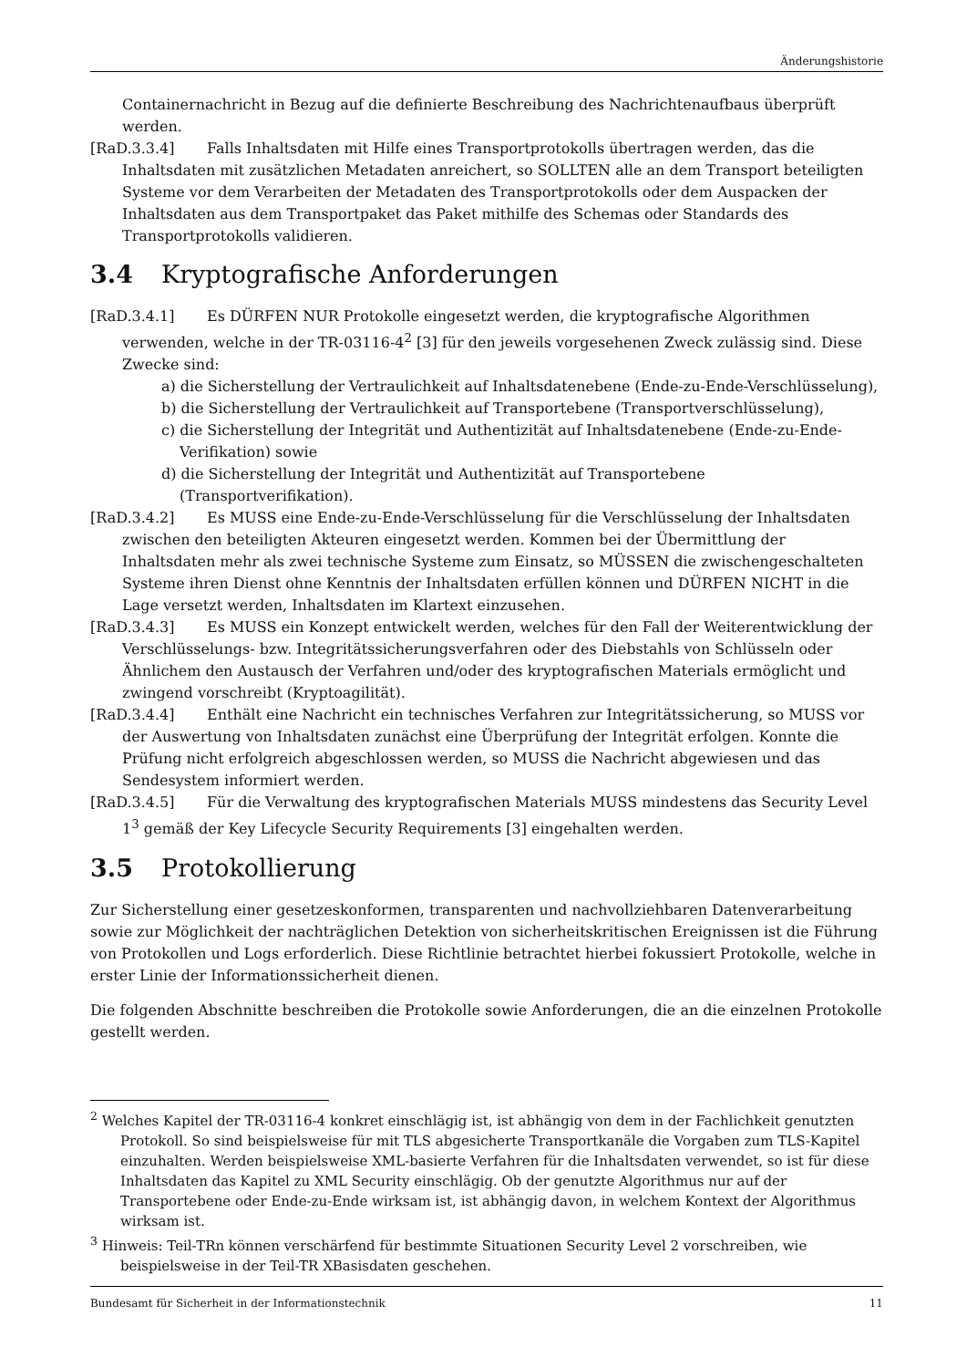Änderungshistorie
Containernachricht in Bezug auf die definierte Beschreibung des Nachrichtenaufbaus überprüft werden.
[RaD.3.3.4] Falls Inhaltsdaten mit Hilfe eines Transportprotokolls übertragen werden, das die Inhaltsdaten mit zusätzlichen Metadaten anreichert, so SOLLTEN alle an dem Transport beteiligten Systeme vor dem Verarbeiten der Metadaten des Transportprotokolls oder dem Auspacken der Inhaltsdaten aus dem Transportpaket das Paket mithilfe des Schemas oder Standards des Transportprotokolls validieren.
3.4 Kryptografische Anforderungen
[RaD.3.4.1] Es DÜRFEN NUR Protokolle eingesetzt werden, die kryptografische Algorithmen verwenden, welche in der TR-03116-4<sup>2</sup> [3] für den jeweils vorgesehenen Zweck zulässig sind. Diese Zwecke sind:
a) die Sicherstellung der Vertraulichkeit auf Inhaltsdatenebene (Ende-zu-Ende-Verschlüsselung),
b) die Sicherstellung der Vertraulichkeit auf Transportebene (Transportverschlüsselung),
c) die Sicherstellung der Integrität und Authentizität auf Inhaltsdatenebene (Ende-zu-Ende-Verifikation) sowie
d) die Sicherstellung der Integrität und Authentizität auf Transportebene (Transportverifikation).
[RaD.3.4.2] Es MUSS eine Ende-zu-Ende-Verschlüsselung für die Verschlüsselung der Inhaltsdaten zwischen den beteiligten Akteuren eingesetzt werden. Kommen bei der Übermittlung der Inhaltsdaten mehr als zwei technische Systeme zum Einsatz, so MÜSSEN die zwischengeschalteten Systeme ihren Dienst ohne Kenntnis der Inhaltsdaten erfüllen können und DÜRFEN NICHT in die Lage versetzt werden, Inhaltsdaten im Klartext einzusehen.
[RaD.3.4.3] Es MUSS ein Konzept entwickelt werden, welches für den Fall der Weiterentwicklung der Verschlüsselungs- bzw. Integritätssicherungsverfahren oder des Diebstahls von Schlüsseln oder Ähnlichem den Austausch der Verfahren und/oder des kryptografischen Materials ermöglicht und zwingend vorschreibt (Kryptoagilität).
[RaD.3.4.4] Enthält eine Nachricht ein technisches Verfahren zur Integritätssicherung, so MUSS vor der Auswertung von Inhaltsdaten zunächst eine Überprüfung der Integrität erfolgen. Konnte die Prüfung nicht erfolgreich abgeschlossen werden, so MUSS die Nachricht abgewiesen und das Sendesystem informiert werden.
[RaD.3.4.5] Für die Verwaltung des kryptografischen Materials MUSS mindestens das Security Level 1<sup>3</sup> gemäß der Key Lifecycle Security Requirements [3] eingehalten werden.
3.5 Protokollierung
Zur Sicherstellung einer gesetzeskonformen, transparenten und nachvollziehbaren Datenverarbeitung sowie zur Möglichkeit der nachträglichen Detektion von sicherheitskritischen Ereignissen ist die Führung von Protokollen und Logs erforderlich. Diese Richtlinie betrachtet hierbei fokussiert Protokolle, welche in erster Linie der Informationssicherheit dienen.
Die folgenden Abschnitte beschreiben die Protokolle sowie Anforderungen, die an die einzelnen Protokolle gestellt werden.
<sup>2</sup> Welches Kapitel der TR-03116-4 konkret einschlägig ist, ist abhängig von dem in der Fachlichkeit genutzten Protokoll. So sind beispielsweise für mit TLS abgesicherte Transportkanäle die Vorgaben zum TLS-Kapitel einzuhalten. Werden beispielsweise XML-basierte Verfahren für die Inhaltsdaten verwendet, so ist für diese Inhaltsdaten das Kapitel zu XML Security einschlägig. Ob der genutzte Algorithmus nur auf der Transportebene oder Ende-zu-Ende wirksam ist, ist abhängig davon, in welchem Kontext der Algorithmus wirksam ist.
<sup>3</sup> Hinweis: Teil-TRn können verschärfend für bestimmte Situationen Security Level 2 vorschreiben, wie beispielsweise in der Teil-TR XBasisdaten geschehen.
Bundesamt für Sicherheit in der Informationstechnik 11